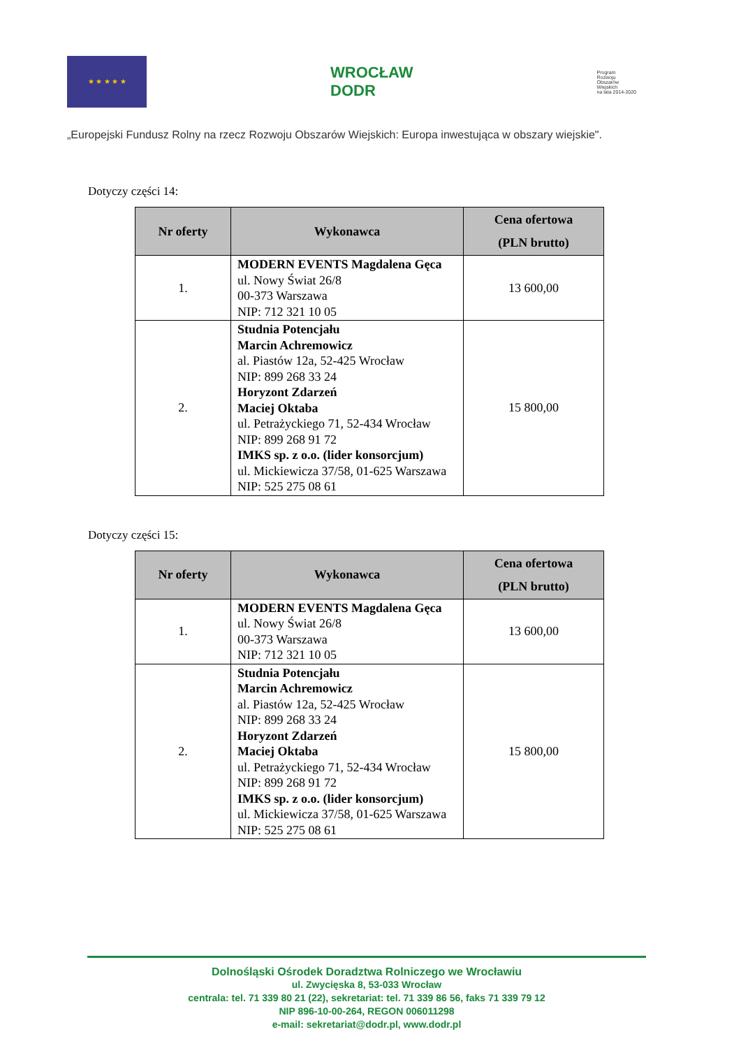★ ★ ★ ★ ★
WROCŁAW
DODR
Program
Rozwoju
Obszarów
Wiejskich
na lata 2014-2020
„Europejski Fundusz Rolny na rzecz Rozwoju Obszarów Wiejskich: Europa inwestująca w obszary wiejskie".
Dotyczy części 14:
| Nr oferty | Wykonawca | Cena ofertowa (PLN brutto) |
| --- | --- | --- |
| 1. | MODERN EVENTS Magdalena Gęca ul. Nowy Świat 26/8 00-373 Warszawa NIP: 712 321 10 05 | 13 600,00 |
| 2. | Studnia Potencjału Marcin Achremowicz al. Piastów 12a, 52-425 Wrocław NIP: 899 268 33 24 Horyzont Zdarzeń Maciej Oktaba ul. Petrażyckiego 71, 52-434 Wrocław NIP: 899 268 91 72 IMKS sp. z o.o. (lider konsorcjum) ul. Mickiewicza 37/58, 01-625 Warszawa NIP: 525 275 08 61 | 15 800,00 |
Dotyczy części 15:
| Nr oferty | Wykonawca | Cena ofertowa (PLN brutto) |
| --- | --- | --- |
| 1. | MODERN EVENTS Magdalena Gęca ul. Nowy Świat 26/8 00-373 Warszawa NIP: 712 321 10 05 | 13 600,00 |
| 2. | Studnia Potencjału Marcin Achremowicz al. Piastów 12a, 52-425 Wrocław NIP: 899 268 33 24 Horyzont Zdarzeń Maciej Oktaba ul. Petrażyckiego 71, 52-434 Wrocław NIP: 899 268 91 72 IMKS sp. z o.o. (lider konsorcjum) ul. Mickiewicza 37/58, 01-625 Warszawa NIP: 525 275 08 61 | 15 800,00 |
Dolnośląski Ośrodek Doradztwa Rolniczego we Wrocławiu
ul. Zwycięska 8, 53-033 Wrocław
centrala: tel. 71 339 80 21 (22), sekretariat: tel. 71 339 86 56, faks 71 339 79 12
NIP 896-10-00-264, REGON 006011298
e-mail: sekretariat@dodr.pl, www.dodr.pl